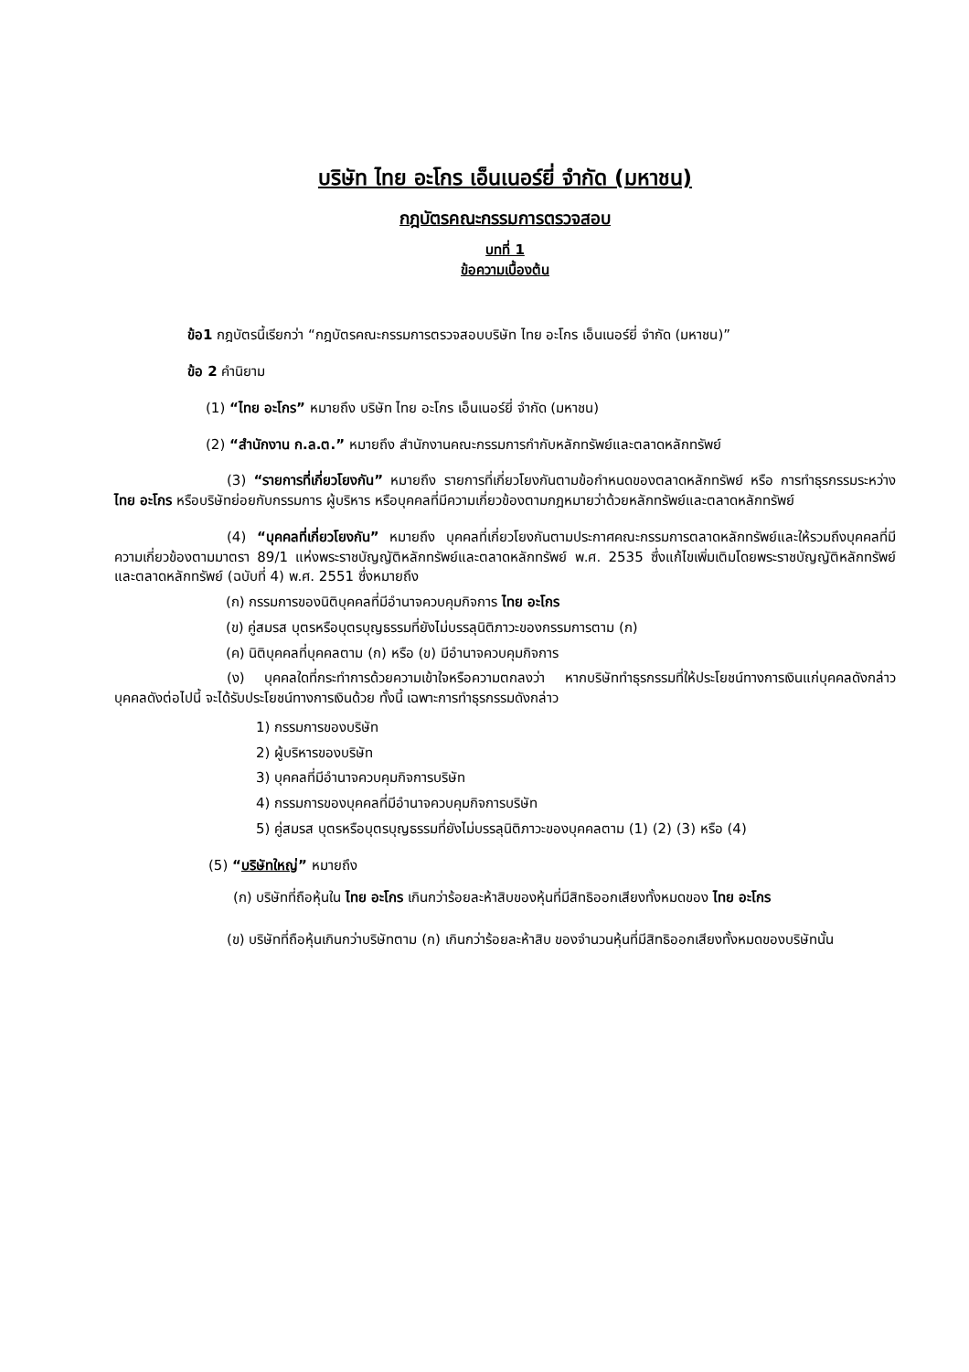บริษัท ไทย อะโกร เอ็นเนอร์ยี่ จำกัด (มหาชน)
กฎบัตรคณะกรรมการตรวจสอบ
บทที่ 1
ข้อความเบื้องต้น
ข้อ1 กฎบัตรนี้เรียกว่า “กฎบัตรคณะกรรมการตรวจสอบบริษัท ไทย อะโกร เอ็นเนอร์ยี่ จำกัด (มหาชน)”
ข้อ 2 คำนิยาม
(1) “ไทย อะโกร” หมายถึง บริษัท ไทย อะโกร เอ็นเนอร์ยี่ จำกัด (มหาชน)
(2) “สำนักงาน ก.ล.ต.” หมายถึง สำนักงานคณะกรรมการกำกับหลักทรัพย์และตลาดหลักทรัพย์
(3) “รายการที่เกี่ยวโยงกัน” หมายถึง รายการที่เกี่ยวโยงกันตามข้อกำหนดของตลาดหลักทรัพย์ หรือ การทำธุรกรรมระหว่าง ไทย อะโกร หรือบริษัทย่อยกับกรรมการ ผู้บริหาร หรือบุคคลที่มีความเกี่ยวข้องตามกฎหมายว่าด้วยหลักทรัพย์และตลาดหลักทรัพย์
(4) “บุคคลที่เกี่ยวโยงกัน” หมายถึง บุคคลที่เกี่ยวโยงกันตามประกาศคณะกรรมการตลาดหลักทรัพย์และให้รวมถึงบุคคลที่มีความเกี่ยวข้องตามมาตรา 89/1 แห่งพระราชบัญญัติหลักทรัพย์และตลาดหลักทรัพย์ พ.ศ. 2535 ซึ่งแก้ไขเพิ่มเติมโดยพระราชบัญญัติหลักทรัพย์และตลาดหลักทรัพย์ (ฉบับที่ 4) พ.ศ. 2551 ซึ่งหมายถึง
(ก) กรรมการของนิติบุคคลที่มีอำนาจควบคุมกิจการ ไทย อะโกร
(ข) คู่สมรส บุตรหรือบุตรบุญธรรมที่ยังไม่บรรลุนิติภาวะของกรรมการตาม (ก)
(ค) นิติบุคคลที่บุคคลตาม (ก) หรือ (ข) มีอำนาจควบคุมกิจการ
(ง) บุคคลใดที่กระทำการด้วยความเข้าใจหรือความตกลงว่า หากบริษัททำธุรกรรมที่ให้ประโยชน์ทางการเงินแก่บุคคลดังกล่าว บุคคลดังต่อไปนี้ จะได้รับประโยชน์ทางการเงินด้วย ทั้งนี้ เฉพาะการทำธุรกรรมดังกล่าว
1) กรรมการของบริษัท
2) ผู้บริหารของบริษัท
3) บุคคลที่มีอำนาจควบคุมกิจการบริษัท
4) กรรมการของบุคคลที่มีอำนาจควบคุมกิจการบริษัท
5) คู่สมรส บุตรหรือบุตรบุญธรรมที่ยังไม่บรรลุนิติภาวะของบุคคลตาม (1) (2) (3) หรือ (4)
(5) “บริษัทใหญ่” หมายถึง
(ก) บริษัทที่ถือหุ้นใน ไทย อะโกร เกินกว่าร้อยละห้าสิบของหุ้นที่มีสิทธิออกเสียงทั้งหมดของ ไทย อะโกร
(ข) บริษัทที่ถือหุ้นเกินกว่าบริษัทตาม (ก) เกินกว่าร้อยละห้าสิบ ของจำนวนหุ้นที่มีสิทธิออกเสียงทั้งหมดของบริษัทนั้น